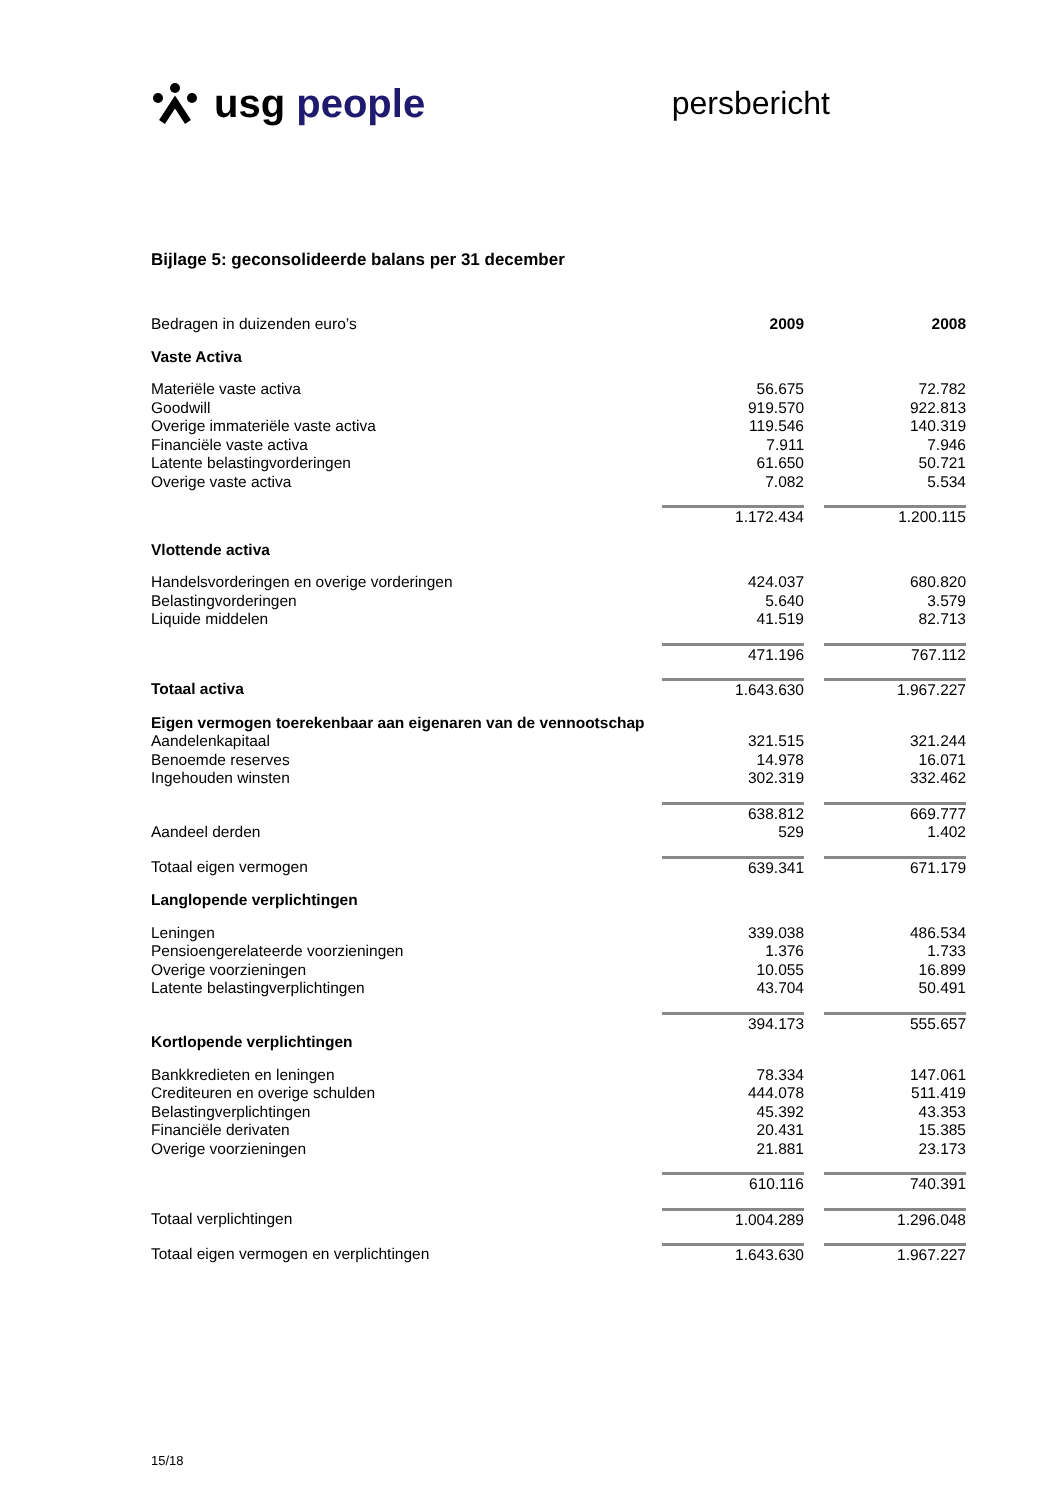usg people
persbericht
Bijlage 5: geconsolideerde balans per 31 december
| Bedragen in duizenden euro’s | 2009 | | 2008 |
| Vaste Activa | | | |
| Materiële vaste activa | 56.675 | | 72.782 |
| Goodwill | 919.570 | | 922.813 |
| Overige immateriële vaste activa | 119.546 | | 140.319 |
| Financiële vaste activa | 7.911 | | 7.946 |
| Latente belastingvorderingen | 61.650 | | 50.721 |
| Overige vaste activa | 7.082 | | 5.534 |
| | 1.172.434 | | 1.200.115 |
| Vlottende activa | | | |
| Handelsvorderingen en overige vorderingen | 424.037 | | 680.820 |
| Belastingvorderingen | 5.640 | | 3.579 |
| Liquide middelen | 41.519 | | 82.713 |
| | 471.196 | | 767.112 |
| Totaal activa | 1.643.630 | | 1.967.227 |
| Eigen vermogen toerekenbaar aan eigenaren van de vennootschap | | | |
| Aandelenkapitaal | 321.515 | | 321.244 |
| Benoemde reserves | 14.978 | | 16.071 |
| Ingehouden winsten | 302.319 | | 332.462 |
| | 638.812 | | 669.777 |
| Aandeel derden | 529 | | 1.402 |
| Totaal eigen vermogen | 639.341 | | 671.179 |
| Langlopende verplichtingen | | | |
| Leningen | 339.038 | | 486.534 |
| Pensioengerelateerde voorzieningen | 1.376 | | 1.733 |
| Overige voorzieningen | 10.055 | | 16.899 |
| Latente belastingverplichtingen | 43.704 | | 50.491 |
| | 394.173 | | 555.657 |
| Kortlopende verplichtingen | | | |
| Bankkredieten en leningen | 78.334 | | 147.061 |
| Crediteuren en overige schulden | 444.078 | | 511.419 |
| Belastingverplichtingen | 45.392 | | 43.353 |
| Financiële derivaten | 20.431 | | 15.385 |
| Overige voorzieningen | 21.881 | | 23.173 |
| | 610.116 | | 740.391 |
| Totaal verplichtingen | 1.004.289 | | 1.296.048 |
| Totaal eigen vermogen en verplichtingen | 1.643.630 | | 1.967.227 |
15/18